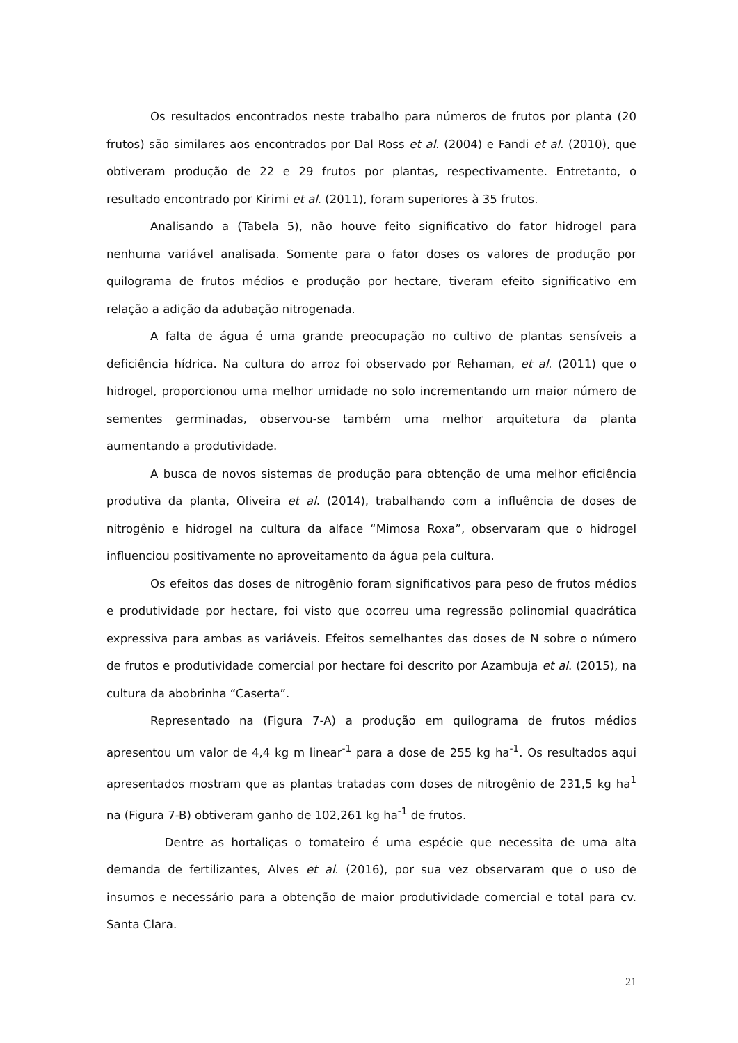Os resultados encontrados neste trabalho para números de frutos por planta (20 frutos) são similares aos encontrados por Dal Ross et al. (2004) e Fandi et al. (2010), que obtiveram produção de 22 e 29 frutos por plantas, respectivamente. Entretanto, o resultado encontrado por Kirimi et al. (2011), foram superiores à 35 frutos.
Analisando a (Tabela 5), não houve feito significativo do fator hidrogel para nenhuma variável analisada. Somente para o fator doses os valores de produção por quilograma de frutos médios e produção por hectare, tiveram efeito significativo em relação a adição da adubação nitrogenada.
A falta de água é uma grande preocupação no cultivo de plantas sensíveis a deficiência hídrica. Na cultura do arroz foi observado por Rehaman, et al. (2011) que o hidrogel, proporcionou uma melhor umidade no solo incrementando um maior número de sementes germinadas, observou-se também uma melhor arquitetura da planta aumentando a produtividade.
A busca de novos sistemas de produção para obtenção de uma melhor eficiência produtiva da planta, Oliveira et al. (2014), trabalhando com a influência de doses de nitrogênio e hidrogel na cultura da alface “Mimosa Roxa”, observaram que o hidrogel influenciou positivamente no aproveitamento da água pela cultura.
Os efeitos das doses de nitrogênio foram significativos para peso de frutos médios e produtividade por hectare, foi visto que ocorreu uma regressão polinomial quadrática expressiva para ambas as variáveis. Efeitos semelhantes das doses de N sobre o número de frutos e produtividade comercial por hectare foi descrito por Azambuja et al. (2015), na cultura da abobrinha “Caserta”.
Representado na (Figura 7-A) a produção em quilograma de frutos médios apresentou um valor de 4,4 kg m linear<sup>-1</sup> para a dose de 255 kg ha<sup>-1</sup>. Os resultados aqui apresentados mostram que as plantas tratadas com doses de nitrogênio de 231,5 kg ha<sup>1</sup> na (Figura 7-B) obtiveram ganho de 102,261 kg ha<sup>-1</sup> de frutos.
Dentre as hortaliças o tomateiro é uma espécie que necessita de uma alta demanda de fertilizantes, Alves et al. (2016), por sua vez observaram que o uso de insumos e necessário para a obtenção de maior produtividade comercial e total para cv. Santa Clara.
21